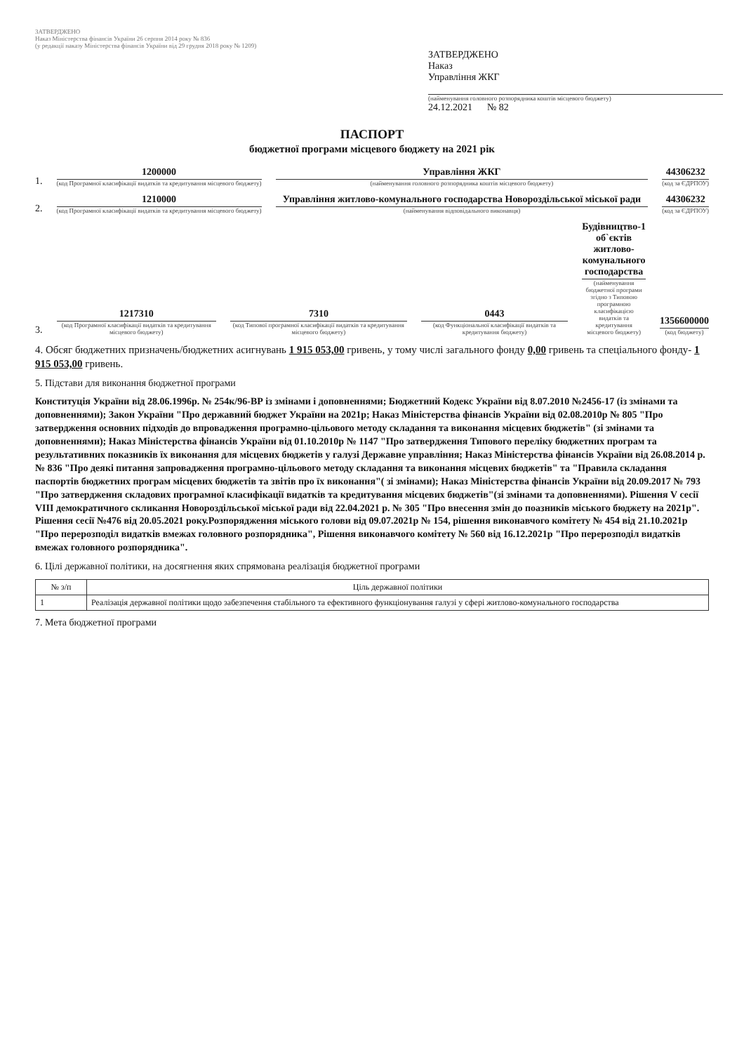ЗАТВЕРДЖЕНО
Наказ Міністерства фінансів України 26 серпня 2014 року № 836
(у редакції наказу Міністерства фінансів України від 29 грудня 2018 року № 1209)
ЗАТВЕРДЖЕНО
Наказ
Управління ЖКГ
(найменування головного розпорядника коштів місцевого бюджету)
24.12.2021 № 82
ПАСПОРТ
бюджетної програми місцевого бюджету на 2021 рік
1.
1200000
(код Програмної класифікації видатків та кредитування місцевого бюджету)
Управління ЖКГ
(найменування головного розпорядника коштів місцевого бюджету)
44306232
(код за ЄДРПОУ)
2.
1210000
(код Програмної класифікації видатків та кредитування місцевого бюджету)
Управління житлово-комунального господарства Новороздільської міської ради
(найменування відповідального виконавця)
44306232
(код за ЄДРПОУ)
3.
1217310
(код Програмної класифікації видатків та кредитування місцевого бюджету)
7310
(код Типової програмної класифікації видатків та кредитування місцевого бюджету)
0443
(код Функціональної класифікації видатків та кредитування бюджету)
Будівництво-1 об`єктів житлово-комунального господарства
(найменування бюджетної програми згідно з Типовою програмною класифікацією видатків та кредитування місцевого бюджету)
1356600000
(код бюджету)
4. Обсяг бюджетних призначень/бюджетних асигнувань 1 915 053,00 гривень, у тому числі загального фонду 0,00 гривень та спеціального фонду- 1 915 053,00 гривень.
5. Підстави для виконання бюджетної програми
Конституція України від 28.06.1996р. № 254к/96-ВР із змінами і доповненнями; Бюджетний Кодекс України від 8.07.2010 №2456-17 (із змінами та доповненнями); Закон України "Про державний бюджет України на 2021р; Наказ Міністерства фінансів України від 02.08.2010р № 805 "Про затвердження основних підходів до впровадження програмно-цільового методу складання та виконання місцевих бюджетів" (зі змінами та доповненнями); Наказ Міністерства фінансів України від 01.10.2010р № 1147 "Про затвердження Типового переліку бюджетних програм та результативних показників їх виконання для місцевих бюджетів у галузі Державне управління; Наказ Міністерства фінансів України від 26.08.2014 р. № 836 "Про деякі питання запровадження програмно-цільового методу складання та виконання місцевих бюджетів" та "Правила складання паспортів бюджетних програм місцевих бюджетів та звітів про їх виконання"( зі змінами); Наказ Міністерства фінансів України від 20.09.2017 № 793 "Про затвердження складових програмної класифікації видатків та кредитування місцевих бюджетів"(зі змінами та доповненнями). Рішення V сесії VIII демократичного скликання Новороздільської міської ради від 22.04.2021 р. № 305 "Про внесення змін до поазників міського бюджету на 2021р". Рішення сесії №476 від 20.05.2021 року.Розпорядження міського голови від 09.07.2021р № 154, рішення виконавчого комітету № 454 від 21.10.2021р "Про перерозподіл видатків вмежах головного розпорядника", Рішення виконавчого комітету № 560 від 16.12.2021р "Про перерозподіл видатків вмежах головного розпорядника".
6. Цілі державної політики, на досягнення яких спрямована реалізація бюджетної програми
| № з/п | Ціль державної політики |
| --- | --- |
| 1 | Реалізація державної політики щодо забезпечення стабільного та ефективного функціонування галузі у сфері житлово-комунального господарства |
7. Мета бюджетної програми